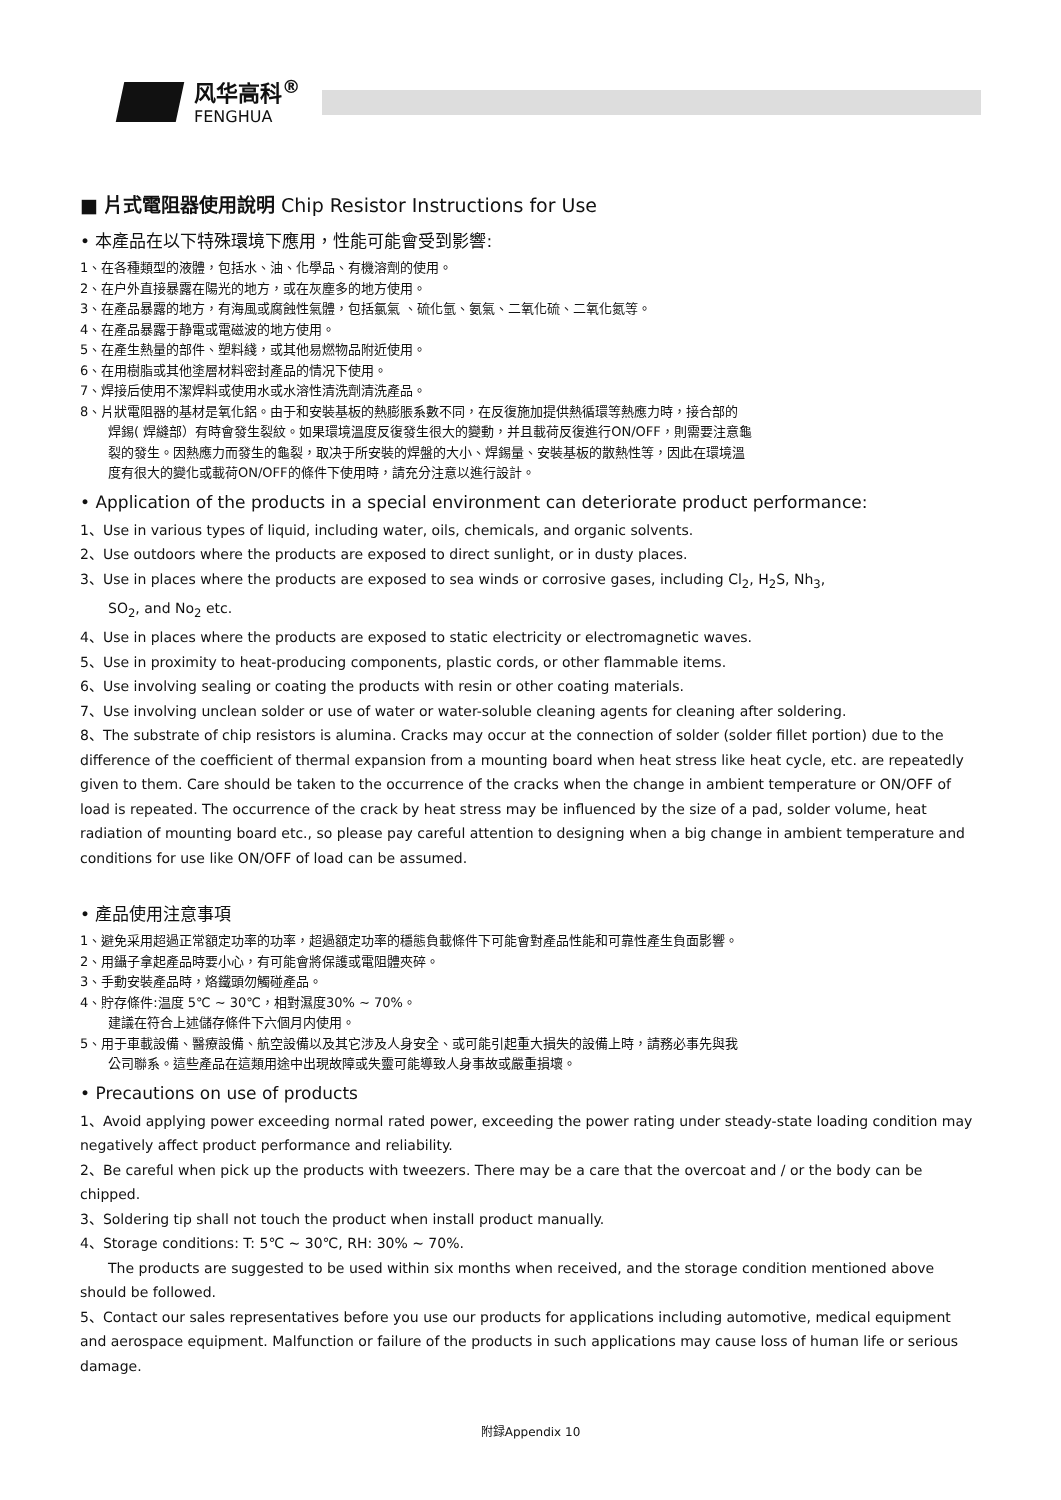风华高科<sup>®</sup>
FENGHUA
■ 片式電阻器使用說明 Chip Resistor Instructions for Use
• 本產品在以下特殊環境下應用，性能可能會受到影響:
1、在各種類型的液體，包括水、油、化學品、有機溶劑的使用。
2、在户外直接暴露在陽光的地方，或在灰塵多的地方使用。
3、在產品暴露的地方，有海風或腐蝕性氣體，包括氯氣 、硫化氫、氨氣、二氧化硫、二氧化氮等。
4、在產品暴露于静電或電磁波的地方使用。
5、在產生熱量的部件、塑料綫，或其他易燃物品附近使用。
6、在用樹脂或其他塗層材料密封產品的情况下使用。
7、焊接后使用不潔焊料或使用水或水溶性清洗劑清洗產品。
8、片狀電阻器的基材是氧化鋁。由于和安裝基板的熱膨脹系數不同，在反復施加提供熱循環等熱應力時，接合部的
焊錫( 焊縫部）有時會發生裂紋。如果環境溫度反復發生很大的變動，并且載荷反復進行ON/OFF，則需要注意龜
裂的發生。因熱應力而發生的龜裂，取决于所安裝的焊盤的大小、焊錫量、安裝基板的散熱性等，因此在環境溫
度有很大的變化或載荷ON/OFF的條件下使用時，請充分注意以進行設計。
• Application of the products in a special environment can deteriorate product performance:
1、Use in various types of liquid, including water, oils, chemicals, and organic solvents.
2、Use outdoors where the products are exposed to direct sunlight, or in dusty places.
3、Use in places where the products are exposed to sea winds or corrosive gases, including Cl<sub>2</sub>, H<sub>2</sub>S, Nh<sub>3</sub>,
SO<sub>2</sub>, and No<sub>2</sub> etc.
4、Use in places where the products are exposed to static electricity or electromagnetic waves.
5、Use in proximity to heat-producing components, plastic cords, or other flammable items.
6、Use involving sealing or coating the products with resin or other coating materials.
7、Use involving unclean solder or use of water or water-soluble cleaning agents for cleaning after soldering.
8、The substrate of chip resistors is alumina. Cracks may occur at the connection of solder (solder fillet portion) due to the difference of the coefficient of thermal expansion from a mounting board when heat stress like heat cycle, etc. are repeatedly given to them. Care should be taken to the occurrence of the cracks when the change in ambient temperature or ON/OFF of load is repeated. The occurrence of the crack by heat stress may be influenced by the size of a pad, solder volume, heat radiation of mounting board etc., so please pay careful attention to designing when a big change in ambient temperature and conditions for use like ON/OFF of load can be assumed.
• 產品使用注意事項
1、避免采用超過正常額定功率的功率，超過額定功率的穩態負載條件下可能會對產品性能和可靠性產生負面影響。
2、用鑷子拿起產品時要小心，有可能會將保護或電阻體夾碎。
3、手動安裝產品時，烙鐵頭勿觸碰產品。
4、貯存條件:温度 5℃ ~ 30℃，相對濕度30% ~ 70%。
建議在符合上述儲存條件下六個月内使用。
5、用于車載設備、醫療設備、航空設備以及其它涉及人身安全、或可能引起重大損失的設備上時，請務必事先與我
公司聯系。這些產品在這類用途中出現故障或失靈可能導致人身事故或嚴重損壞。
• Precautions on use of products
1、Avoid applying power exceeding normal rated power, exceeding the power rating under steady-state loading condition may negatively affect product performance and reliability.
2、Be careful when pick up the products with tweezers. There may be a care that the overcoat and / or the body can be chipped.
3、Soldering tip shall not touch the product when install product manually.
4、Storage conditions: T: 5℃ ~ 30℃, RH: 30% ~ 70%.
The products are suggested to be used within six months when received, and the storage condition mentioned above should be followed.
5、Contact our sales representatives before you use our products for applications including automotive, medical equipment and aerospace equipment. Malfunction or failure of the products in such applications may cause loss of human life or serious damage.
附録Appendix 10